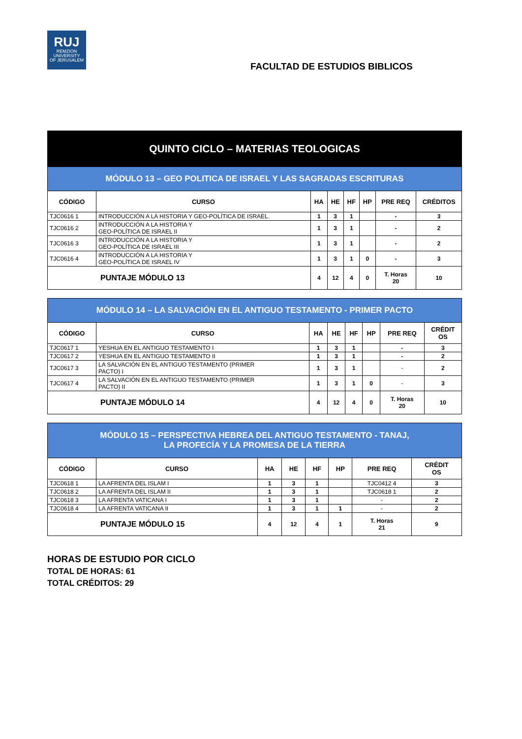RUJ
REMZION
UNIVERSITY
OF JERUSALEM
FACULTAD DE ESTUDIOS BIBLICOS
| QUINTO CICLO – MATERIAS TEOLOGICAS | | | | | | | |
| --- | --- | --- | --- | --- | --- | --- | --- |
| MÓDULO 13 – GEO POLITICA DE ISRAEL Y LAS SAGRADAS ESCRITURAS | | | | | | | |
| CÓDIGO | CURSO | HA | HE | HF | HP | PRE REQ | CRÉDITOS |
| TJC0616 1 | INTRODUCCIÓN A LA HISTORIA Y GEO-POLÍTICA DE ISRAEL. | 1 | 3 | 1 | | - | 3 |
| TJC0616 2 | INTRODUCCIÓN A LA HISTORIA Y GEO-POLÍTICA DE ISRAEL II | 1 | 3 | 1 | | - | 2 |
| TJC0616 3 | INTRODUCCIÓN A LA HISTORIA Y GEO-POLÍTICA DE ISRAEL III | 1 | 3 | 1 | | - | 2 |
| TJC0616 4 | INTRODUCCIÓN A LA HISTORIA Y GEO-POLÍTICA DE ISRAEL IV | 1 | 3 | 1 | 0 | - | 3 |
| PUNTAJE MÓDULO 13 | | 4 | 12 | 4 | 0 | T. Horas 20 | 10 |
| MÓDULO 14 – LA SALVACIÓN EN EL ANTIGUO TESTAMENTO - PRIMER PACTO | | | | | | | |
| --- | --- | --- | --- | --- | --- | --- | --- |
| CÓDIGO | CURSO | HA | HE | HF | HP | PRE REQ | CRÉDIT OS |
| TJC0617 1 | YESHUA EN EL ANTIGUO TESTAMENTO I | 1 | 3 | 1 | | - | 3 |
| TJC0617 2 | YESHUA EN EL ANTIGUO TESTAMENTO II | 1 | 3 | 1 | | - | 2 |
| TJC0617 3 | LA SALVACIÓN EN EL ANTIGUO TESTAMENTO (PRIMER PACTO) I | 1 | 3 | 1 | | - | 2 |
| TJC0617 4 | LA SALVACIÓN EN EL ANTIGUO TESTAMENTO (PRIMER PACTO) II | 1 | 3 | 1 | 0 | - | 3 |
| PUNTAJE MÓDULO 14 | | 4 | 12 | 4 | 0 | T. Horas 20 | 10 |
| MÓDULO 15 – PERSPECTIVA HEBREA DEL ANTIGUO TESTAMENTO - TANAJ, LA PROFECÍA Y LA PROMESA DE LA TIERRA | | | | | | | |
| --- | --- | --- | --- | --- | --- | --- | --- |
| CÓDIGO | CURSO | HA | HE | HF | HP | PRE REQ | CRÉDIT OS |
| TJC0618 1 | LA AFRENTA DEL ISLAM I | 1 | 3 | 1 | | TJC0412 4 | 3 |
| TJC0618 2 | LA AFRENTA DEL ISLAM II | 1 | 3 | 1 | | TJC0618 1 | 2 |
| TJC0618 3 | LA AFRENTA VATICANA I | 1 | 3 | 1 | | - | 2 |
| TJC0618 4 | LA AFRENTA VATICANA II | 1 | 3 | 1 | 1 | - | 2 |
| PUNTAJE MÓDULO 15 | | 4 | 12 | 4 | 1 | T. Horas 21 | 9 |
HORAS DE ESTUDIO POR CICLO
TOTAL DE HORAS: 61
TOTAL CRÉDITOS: 29